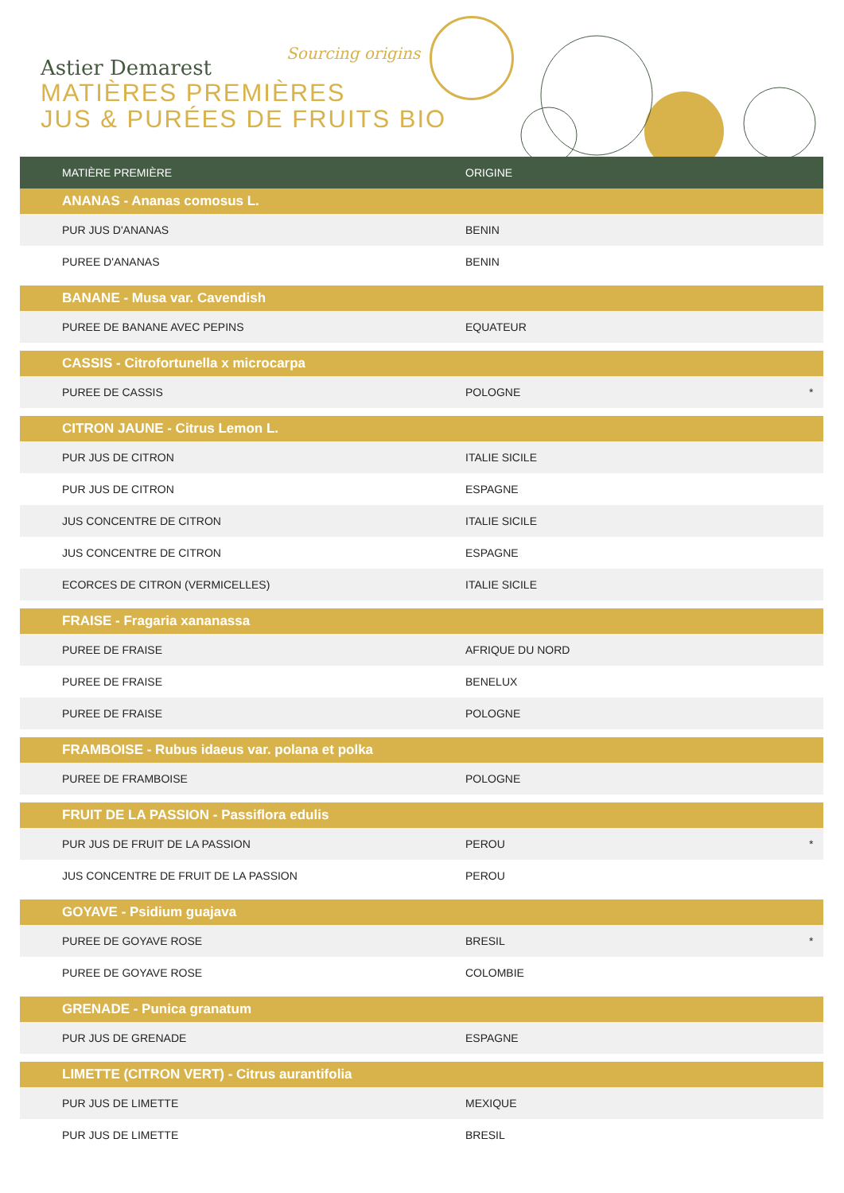Astier Demarest
MATIÈRES PREMIÈRES
JUS & PURÉES DE FRUITS BIO
Sourcing origins
| MATIÈRE PREMIÈRE | ORIGINE | |
| --- | --- | --- |
| ANANAS - Ananas comosus L. | | |
| PUR JUS D'ANANAS | BENIN | |
| PUREE D'ANANAS | BENIN | |
| BANANE - Musa var. Cavendish | | |
| PUREE DE BANANE AVEC PEPINS | EQUATEUR | |
| CASSIS - Citrofortunella x microcarpa | | |
| PUREE DE CASSIS | POLOGNE | * |
| CITRON JAUNE - Citrus Lemon L. | | |
| PUR JUS DE CITRON | ITALIE SICILE | |
| PUR JUS DE CITRON | ESPAGNE | |
| JUS CONCENTRE DE CITRON | ITALIE SICILE | |
| JUS CONCENTRE DE CITRON | ESPAGNE | |
| ECORCES DE CITRON (VERMICELLES) | ITALIE SICILE | |
| FRAISE - Fragaria xananassa | | |
| PUREE DE FRAISE | AFRIQUE DU NORD | |
| PUREE DE FRAISE | BENELUX | |
| PUREE DE FRAISE | POLOGNE | |
| FRAMBOISE - Rubus idaeus var. polana et polka | | |
| PUREE DE FRAMBOISE | POLOGNE | |
| FRUIT DE LA PASSION - Passiflora edulis | | |
| PUR JUS DE FRUIT DE LA PASSION | PEROU | * |
| JUS CONCENTRE DE FRUIT DE LA PASSION | PEROU | |
| GOYAVE - Psidium guajava | | |
| PUREE DE GOYAVE ROSE | BRESIL | * |
| PUREE DE GOYAVE ROSE | COLOMBIE | |
| GRENADE - Punica granatum | | |
| PUR JUS DE GRENADE | ESPAGNE | |
| LIMETTE (CITRON VERT) - Citrus aurantifolia | | |
| PUR JUS DE LIMETTE | MEXIQUE | |
| PUR JUS DE LIMETTE | BRESIL | |